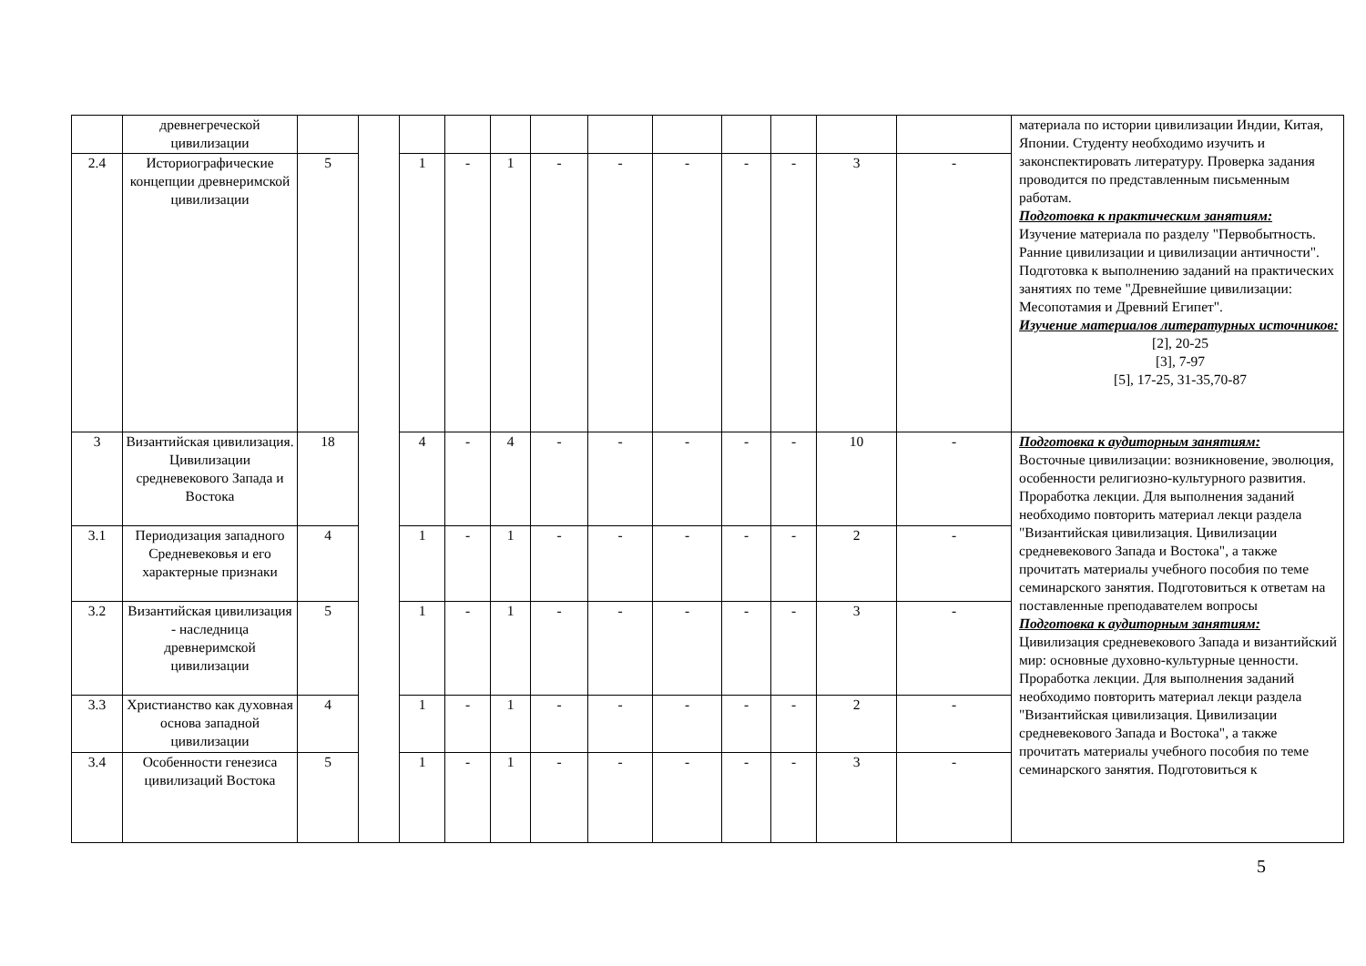| | древнегреческой цивилизации | | | | | | | | | | | | | материала по истории цивилизации Индии, Китая, Японии. Студенту необходимо изучить и законспектировать литературу. Проверка задания проводится по представленным письменным работам. Подготовка к практическим занятиям: Изучение материала по разделу "Первобытность. Ранние цивилизации и цивилизации античности". Подготовка к выполнению заданий на практических занятиях по теме "Древнейшие цивилизации: Месопотамия и Древний Египет". Изучение материалов литературных источников: [2], 20-25 [3], 7-97 [5], 17-25, 31-35,70-87 |
| 2.4 | Историографические концепции древнеримской цивилизации | 5 | | 1 | - | 1 | - | - | - | - | - | 3 | - | |
| 3 | Византийская цивилизация. Цивилизации средневекового Запада и Востока | 18 | | 4 | - | 4 | - | - | - | - | - | 10 | - | Подготовка к аудиторным занятиям: Восточные цивилизации: возникновение, эволюция, особенности религиозно-культурного развития. Проработка лекции. Для выполнения заданий необходимо повторить материал лекци раздела "Византийская цивилизация. Цивилизации средневекового Запада и Востока", а также прочитать материалы учебного пособия по теме семинарского занятия. Подготовиться к ответам на поставленные преподавателем вопросы Подготовка к аудиторным занятиям: Цивилизация средневекового Запада и византийский мир: основные духовно-культурные ценности. Проработка лекции. Для выполнения заданий необходимо повторить материал лекци раздела "Византийская цивилизация. Цивилизации средневекового Запада и Востока", а также прочитать материалы учебного пособия по теме семинарского занятия. Подготовиться к |
| 3.1 | Периодизация западного Средневековья и его характерные признаки | 4 | | 1 | - | 1 | - | - | - | - | - | 2 | - | |
| 3.2 | Византийская цивилизация - наследница древнеримской цивилизации | 5 | | 1 | - | 1 | - | - | - | - | - | 3 | - | |
| 3.3 | Христианство как духовная основа западной цивилизации | 4 | | 1 | - | 1 | - | - | - | - | - | 2 | - | |
| 3.4 | Особенности генезиса цивилизаций Востока | 5 | | 1 | - | 1 | - | - | - | - | - | 3 | - | |
5